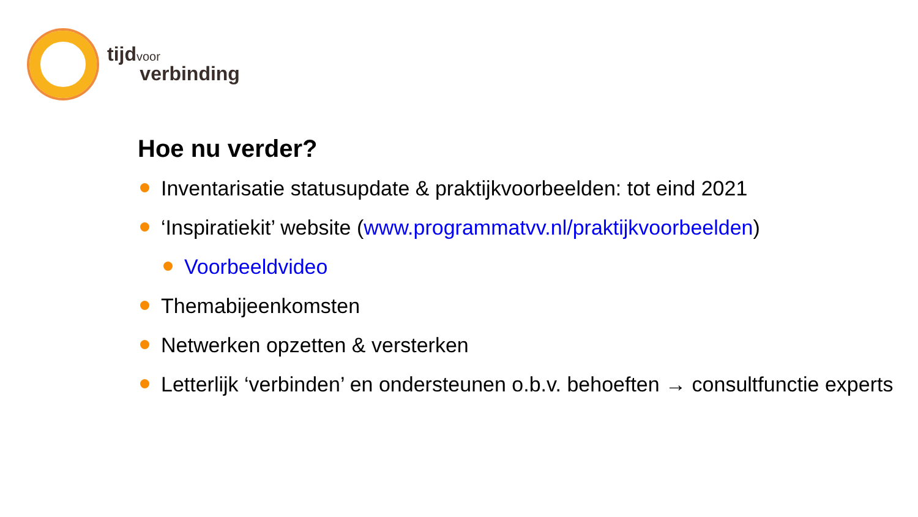tijdvoor
verbinding
Hoe nu verder?
Inventarisatie statusupdate & praktijkvoorbeelden: tot eind 2021
‘Inspiratiekit’ website (www.programmatvv.nl/praktijkvoorbeelden)
Voorbeeldvideo
Themabijeenkomsten
Netwerken opzetten & versterken
Letterlijk ‘verbinden’ en ondersteunen o.b.v. behoeften → consultfunctie experts